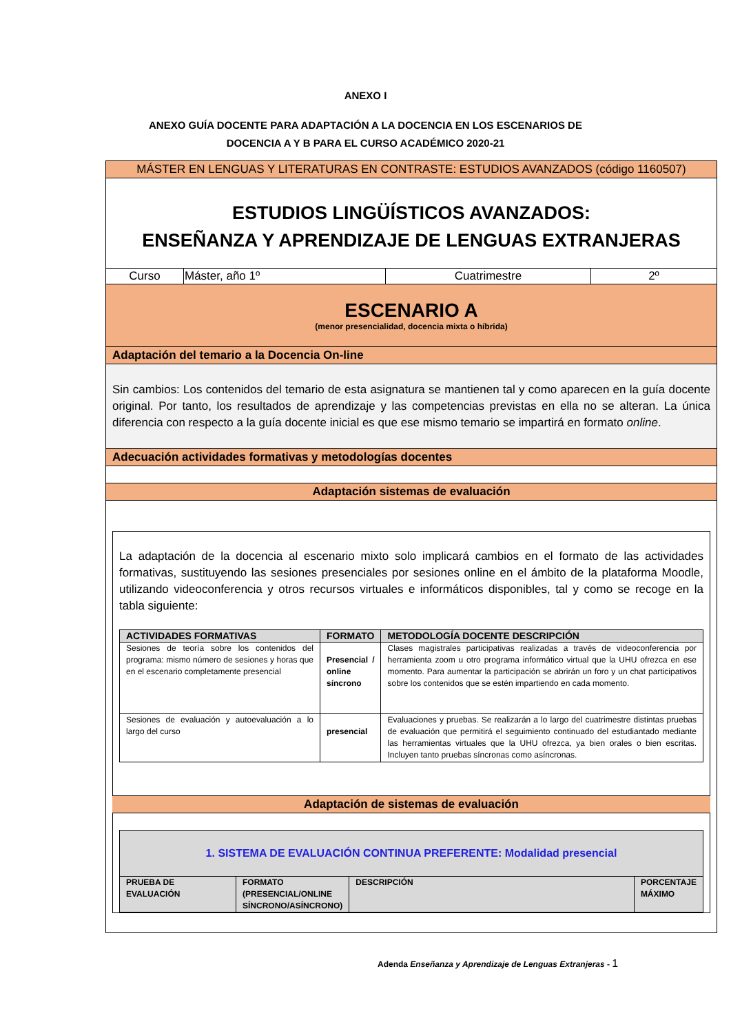ANEXO I
ANEXO GUÍA DOCENTE PARA ADAPTACIÓN A LA DOCENCIA EN LOS ESCENARIOS DE
DOCENCIA A Y B PARA EL CURSO ACADÉMICO 2020-21
MÁSTER EN LENGUAS Y LITERATURAS EN CONTRASTE: ESTUDIOS AVANZADOS (código 1160507)
ESTUDIOS LINGÜÍSTICOS AVANZADOS:
ENSEÑANZA Y APRENDIZAJE DE LENGUAS EXTRANJERAS
| Curso | Máster, año 1º | Cuatrimestre | 2º |
ESCENARIO A
(menor presencialidad, docencia mixta o híbrida)
Adaptación del temario a la Docencia On-line
Sin cambios: Los contenidos del temario de esta asignatura se mantienen tal y como aparecen en la guía docente original. Por tanto, los resultados de aprendizaje y las competencias previstas en ella no se alteran. La única diferencia con respecto a la guía docente inicial es que ese mismo temario se impartirá en formato online.
Adecuación actividades formativas y metodologías docentes
Adaptación sistemas de evaluación
La adaptación de la docencia al escenario mixto solo implicará cambios en el formato de las actividades formativas, sustituyendo las sesiones presenciales por sesiones online en el ámbito de la plataforma Moodle, utilizando videoconferencia y otros recursos virtuales e informáticos disponibles, tal y como se recoge en la tabla siguiente:
| ACTIVIDADES FORMATIVAS | FORMATO | METODOLOGÍA DOCENTE DESCRIPCIÓN |
| --- | --- | --- |
| Sesiones de teoría sobre los contenidos del programa: mismo número de sesiones y horas que en el escenario completamente presencial | Presencial / online síncrono | Clases magistrales participativas realizadas a través de videoconferencia por herramienta zoom u otro programa informático virtual que la UHU ofrezca en ese momento. Para aumentar la participación se abrirán un foro y un chat participativos sobre los contenidos que se estén impartiendo en cada momento. |
| Sesiones de evaluación y autoevaluación a lo largo del curso | presencial | Evaluaciones y pruebas. Se realizarán a lo largo del cuatrimestre distintas pruebas de evaluación que permitirá el seguimiento continuado del estudiantado mediante las herramientas virtuales que la UHU ofrezca, ya bien orales o bien escritas. Incluyen tanto pruebas síncronas como asíncronas. |
Adaptación de sistemas de evaluación
| 1. SISTEMA DE EVALUACIÓN CONTINUA PREFERENTE: Modalidad presencial | | | |
| PRUEBA DE EVALUACIÓN | FORMATO (PRESENCIAL/ONLINE SÍNCRONO/ASÍNCRONO) | DESCRIPCIÓN | PORCENTAJE MÁXIMO |
Adenda Enseñanza y Aprendizaje de Lenguas Extranjeras - 1